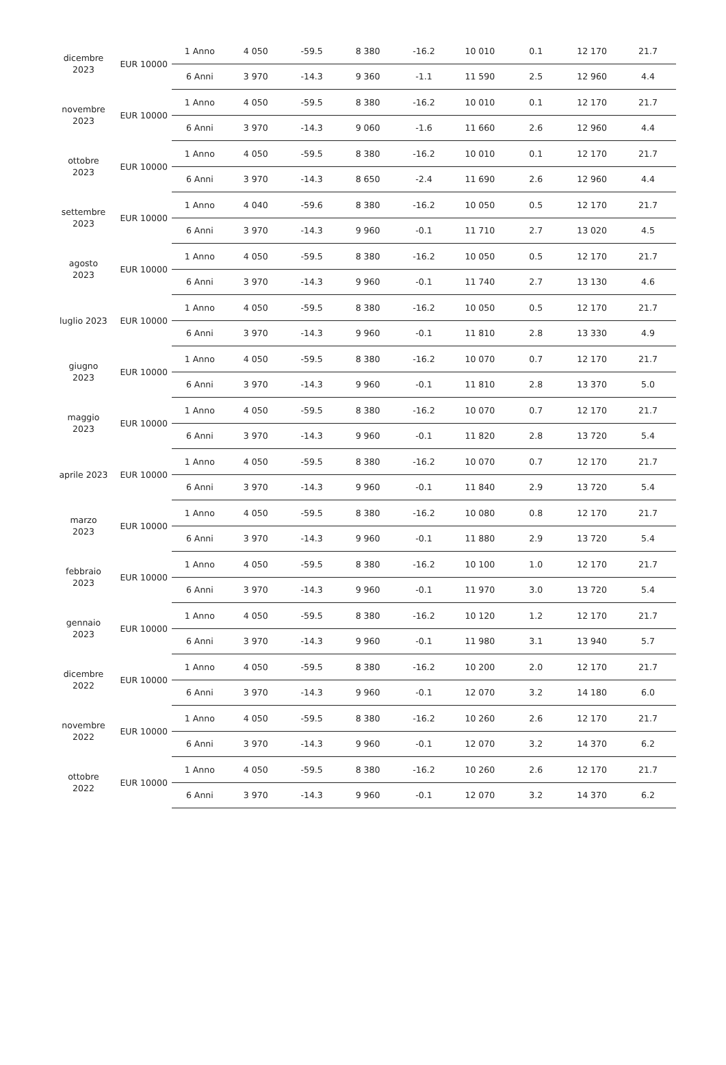| dicembre 2023 | EUR 10000 | 1 Anno | 4 050 | -59.5 | 8 380 | -16.2 | 10 010 | 0.1 | 12 170 | 21.7 |
| | | 6 Anni | 3 970 | -14.3 | 9 360 | -1.1 | 11 590 | 2.5 | 12 960 | 4.4 |
| novembre 2023 | EUR 10000 | 1 Anno | 4 050 | -59.5 | 8 380 | -16.2 | 10 010 | 0.1 | 12 170 | 21.7 |
| | | 6 Anni | 3 970 | -14.3 | 9 060 | -1.6 | 11 660 | 2.6 | 12 960 | 4.4 |
| ottobre 2023 | EUR 10000 | 1 Anno | 4 050 | -59.5 | 8 380 | -16.2 | 10 010 | 0.1 | 12 170 | 21.7 |
| | | 6 Anni | 3 970 | -14.3 | 8 650 | -2.4 | 11 690 | 2.6 | 12 960 | 4.4 |
| settembre 2023 | EUR 10000 | 1 Anno | 4 040 | -59.6 | 8 380 | -16.2 | 10 050 | 0.5 | 12 170 | 21.7 |
| | | 6 Anni | 3 970 | -14.3 | 9 960 | -0.1 | 11 710 | 2.7 | 13 020 | 4.5 |
| agosto 2023 | EUR 10000 | 1 Anno | 4 050 | -59.5 | 8 380 | -16.2 | 10 050 | 0.5 | 12 170 | 21.7 |
| | | 6 Anni | 3 970 | -14.3 | 9 960 | -0.1 | 11 740 | 2.7 | 13 130 | 4.6 |
| luglio 2023 | EUR 10000 | 1 Anno | 4 050 | -59.5 | 8 380 | -16.2 | 10 050 | 0.5 | 12 170 | 21.7 |
| | | 6 Anni | 3 970 | -14.3 | 9 960 | -0.1 | 11 810 | 2.8 | 13 330 | 4.9 |
| giugno 2023 | EUR 10000 | 1 Anno | 4 050 | -59.5 | 8 380 | -16.2 | 10 070 | 0.7 | 12 170 | 21.7 |
| | | 6 Anni | 3 970 | -14.3 | 9 960 | -0.1 | 11 810 | 2.8 | 13 370 | 5.0 |
| maggio 2023 | EUR 10000 | 1 Anno | 4 050 | -59.5 | 8 380 | -16.2 | 10 070 | 0.7 | 12 170 | 21.7 |
| | | 6 Anni | 3 970 | -14.3 | 9 960 | -0.1 | 11 820 | 2.8 | 13 720 | 5.4 |
| aprile 2023 | EUR 10000 | 1 Anno | 4 050 | -59.5 | 8 380 | -16.2 | 10 070 | 0.7 | 12 170 | 21.7 |
| | | 6 Anni | 3 970 | -14.3 | 9 960 | -0.1 | 11 840 | 2.9 | 13 720 | 5.4 |
| marzo 2023 | EUR 10000 | 1 Anno | 4 050 | -59.5 | 8 380 | -16.2 | 10 080 | 0.8 | 12 170 | 21.7 |
| | | 6 Anni | 3 970 | -14.3 | 9 960 | -0.1 | 11 880 | 2.9 | 13 720 | 5.4 |
| febbraio 2023 | EUR 10000 | 1 Anno | 4 050 | -59.5 | 8 380 | -16.2 | 10 100 | 1.0 | 12 170 | 21.7 |
| | | 6 Anni | 3 970 | -14.3 | 9 960 | -0.1 | 11 970 | 3.0 | 13 720 | 5.4 |
| gennaio 2023 | EUR 10000 | 1 Anno | 4 050 | -59.5 | 8 380 | -16.2 | 10 120 | 1.2 | 12 170 | 21.7 |
| | | 6 Anni | 3 970 | -14.3 | 9 960 | -0.1 | 11 980 | 3.1 | 13 940 | 5.7 |
| dicembre 2022 | EUR 10000 | 1 Anno | 4 050 | -59.5 | 8 380 | -16.2 | 10 200 | 2.0 | 12 170 | 21.7 |
| | | 6 Anni | 3 970 | -14.3 | 9 960 | -0.1 | 12 070 | 3.2 | 14 180 | 6.0 |
| novembre 2022 | EUR 10000 | 1 Anno | 4 050 | -59.5 | 8 380 | -16.2 | 10 260 | 2.6 | 12 170 | 21.7 |
| | | 6 Anni | 3 970 | -14.3 | 9 960 | -0.1 | 12 070 | 3.2 | 14 370 | 6.2 |
| ottobre 2022 | EUR 10000 | 1 Anno | 4 050 | -59.5 | 8 380 | -16.2 | 10 260 | 2.6 | 12 170 | 21.7 |
| | | 6 Anni | 3 970 | -14.3 | 9 960 | -0.1 | 12 070 | 3.2 | 14 370 | 6.2 |